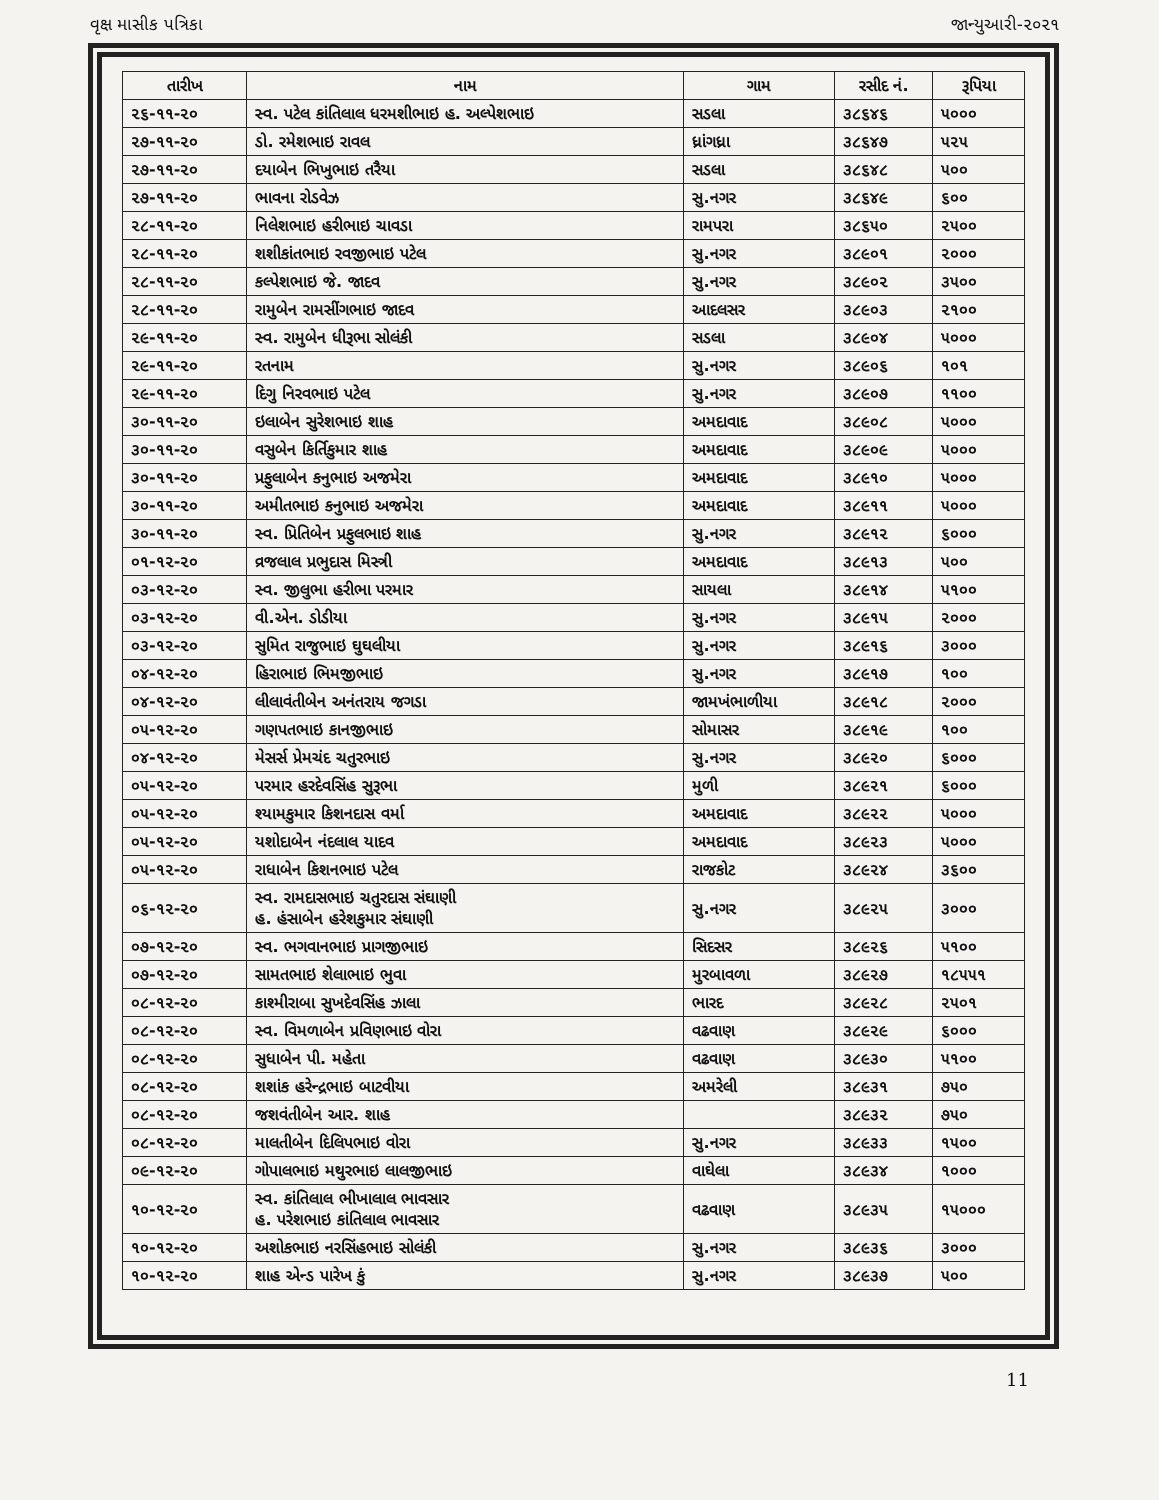વૃક્ષ માસીક પત્રિકા જાન્યુઆરી-૨૦૨૧
| તારીખ | નામ | ગામ | રસીદ નં. | રૂપિયા |
| --- | --- | --- | --- | --- |
| ૨૬-૧૧-૨૦ | સ્વ. પટેલ કાંતિલાલ ધરમશીભાઇ હ. અલ્પેશભાઇ | સડલા | ૩૮૬૪૬ | ૫૦૦૦ |
| ૨૭-૧૧-૨૦ | ડો. રમેશભાઇ રાવલ | ધ્રાંગધ્રા | ૩૮૬૪૭ | ૫૨૫ |
| ૨૭-૧૧-૨૦ | દયાબેન ભિખુભાઇ તરૈયા | સડલા | ૩૮૬૪૮ | ૫૦૦ |
| ૨૭-૧૧-૨૦ | ભાવના રોડવેઝ | સુ.નગર | ૩૮૬૪૯ | ૬૦૦ |
| ૨૮-૧૧-૨૦ | નિલેશભાઇ હરીભાઇ ચાવડા | રામપરા | ૩૮૬૫૦ | ૨૫૦૦ |
| ૨૮-૧૧-૨૦ | શશીકાંતભાઇ રવજીભાઇ પટેલ | સુ.નગર | ૩૮૯૦૧ | ૨૦૦૦ |
| ૨૮-૧૧-૨૦ | કલ્પેશભાઇ જે. જાદવ | સુ.નગર | ૩૮૯૦૨ | ૩૫૦૦ |
| ૨૮-૧૧-૨૦ | રામુબેન રામસીંગભાઇ જાદવ | આદલસર | ૩૮૯૦૩ | ૨૧૦૦ |
| ૨૯-૧૧-૨૦ | સ્વ. રામુબેન ધીરૂભા સોલંકી | સડલા | ૩૮૯૦૪ | ૫૦૦૦ |
| ૨૯-૧૧-૨૦ | રતનામ | સુ.નગર | ૩૮૯૦૬ | ૧૦૧ |
| ૨૯-૧૧-૨૦ | દિગુ નિરવભાઇ પટેલ | સુ.નગર | ૩૮૯૦૭ | ૧૧૦૦ |
| ૩૦-૧૧-૨૦ | ઇલાબેન સુરેશભાઇ શાહ | અમદાવાદ | ૩૮૯૦૮ | ૫૦૦૦ |
| ૩૦-૧૧-૨૦ | વસુબેન કિર્તિકુમાર શાહ | અમદાવાદ | ૩૮૯૦૯ | ૫૦૦૦ |
| ૩૦-૧૧-૨૦ | પ્રફુલાબેન કનુભાઇ અજમેરા | અમદાવાદ | ૩૮૯૧૦ | ૫૦૦૦ |
| ૩૦-૧૧-૨૦ | અમીતભાઇ કનુભાઇ અજમેરા | અમદાવાદ | ૩૮૯૧૧ | ૫૦૦૦ |
| ૩૦-૧૧-૨૦ | સ્વ. પ્રિતિબેન પ્રફુલભાઇ શાહ | સુ.નગર | ૩૮૯૧૨ | ૬૦૦૦ |
| ૦૧-૧૨-૨૦ | વ્રજલાલ પ્રભુદાસ મિસ્ત્રી | અમદાવાદ | ૩૮૯૧૩ | ૫૦૦ |
| ૦૩-૧૨-૨૦ | સ્વ. જીલુભા હરીભા પરમાર | સાયલા | ૩૮૯૧૪ | ૫૧૦૦ |
| ૦૩-૧૨-૨૦ | વી.એન. ડોડીયા | સુ.નગર | ૩૮૯૧૫ | ૨૦૦૦ |
| ૦૩-૧૨-૨૦ | સુમિત રાજુભાઇ ઘુઘલીયા | સુ.નગર | ૩૮૯૧૬ | ૩૦૦૦ |
| ૦૪-૧૨-૨૦ | હિરાભાઇ ભિમજીભાઇ | સુ.નગર | ૩૮૯૧૭ | ૧૦૦ |
| ૦૪-૧૨-૨૦ | લીલાવંતીબેન અનંતરાય જગડા | જામખંભાળીયા | ૩૮૯૧૮ | ૨૦૦૦ |
| ૦૫-૧૨-૨૦ | ગણપતભાઇ કાનજીભાઇ | સોમાસર | ૩૮૯૧૯ | ૧૦૦ |
| ૦૪-૧૨-૨૦ | મેસર્સ પ્રેમચંદ ચતુરભાઇ | સુ.નગર | ૩૮૯૨૦ | ૬૦૦૦ |
| ૦૫-૧૨-૨૦ | પરમાર હરદેવસિંહ સુરૂભા | મુળી | ૩૮૯૨૧ | ૬૦૦૦ |
| ૦૫-૧૨-૨૦ | શ્યામકુમાર કિશનદાસ વર્મા | અમદાવાદ | ૩૮૯૨૨ | ૫૦૦૦ |
| ૦૫-૧૨-૨૦ | યશોદાબેન નંદલાલ યાદવ | અમદાવાદ | ૩૮૯૨૩ | ૫૦૦૦ |
| ૦૫-૧૨-૨૦ | રાધાબેન કિશનભાઇ પટેલ | રાજકોટ | ૩૮૯૨૪ | ૩૬૦૦ |
| ૦૬-૧૨-૨૦ | સ્વ. રામદાસભાઇ ચતુરદાસ સંઘાણી હ. હંસાબેન હરેશકુમાર સંઘાણી | સુ.નગર | ૩૮૯૨૫ | ૩૦૦૦ |
| ૦૭-૧૨-૨૦ | સ્વ. ભગવાનભાઇ પ્રાગજીભાઇ | સિદસર | ૩૮૯૨૬ | ૫૧૦૦ |
| ૦૭-૧૨-૨૦ | સામતભાઇ શેલાભાઇ ભુવા | મુરબાવળા | ૩૮૯૨૭ | ૧૮૫૫૧ |
| ૦૮-૧૨-૨૦ | કાશ્મીરાબા સુખદેવસિંહ ઝાલા | ભારદ | ૩૮૯૨૮ | ૨૫૦૧ |
| ૦૮-૧૨-૨૦ | સ્વ. વિમળાબેન પ્રવિણભાઇ વોરા | વઢવાણ | ૩૮૯૨૯ | ૬૦૦૦ |
| ૦૮-૧૨-૨૦ | સુધાબેન પી. મહેતા | વઢવાણ | ૩૮૯૩૦ | ૫૧૦૦ |
| ૦૮-૧૨-૨૦ | શશાંક હરેન્દ્રભાઇ બાટવીયા | અમરેલી | ૩૮૯૩૧ | ૭૫૦ |
| ૦૮-૧૨-૨૦ | જશવંતીબેન આર. શાહ | | ૩૮૯૩૨ | ૭૫૦ |
| ૦૮-૧૨-૨૦ | માલતીબેન દિલિપભાઇ વોરા | સુ.નગર | ૩૮૯૩૩ | ૧૫૦૦ |
| ૦૯-૧૨-૨૦ | ગોપાલભાઇ મથુરભાઇ લાલજીભાઇ | વાઘેલા | ૩૮૯૩૪ | ૧૦૦૦ |
| ૧૦-૧૨-૨૦ | સ્વ. કાંતિલાલ ભીખાલાલ ભાવસાર હ. પરેશભાઇ કાંતિલાલ ભાવસાર | વઢવાણ | ૩૮૯૩૫ | ૧૫૦૦૦ |
| ૧૦-૧૨-૨૦ | અશોકભાઇ નરસિંહભાઇ સોલંકી | સુ.નગર | ૩૮૯૩૬ | ૩૦૦૦ |
| ૧૦-૧૨-૨૦ | શાહ એન્ડ પારેખ કું | સુ.નગર | ૩૮૯૩૭ | ૫૦૦ |
11